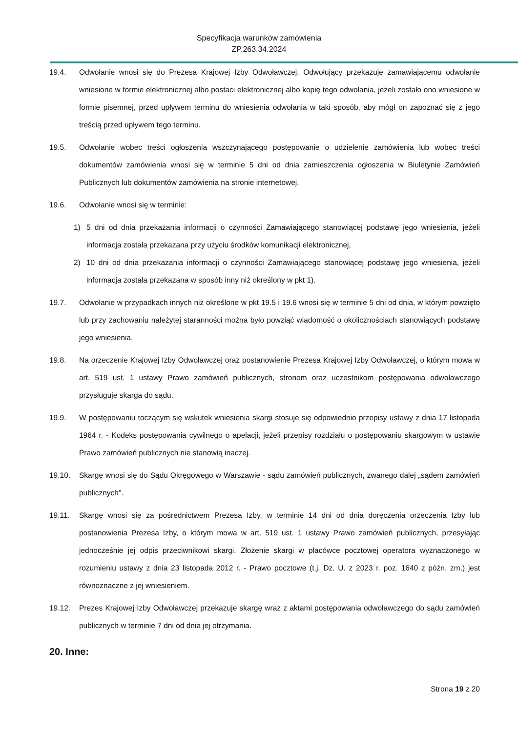Specyfikacja warunków zamówienia
ZP.263.34.2024
19.4. Odwołanie wnosi się do Prezesa Krajowej Izby Odwoławczej. Odwołujący przekazuje zamawiającemu odwołanie wniesione w formie elektronicznej albo postaci elektronicznej albo kopię tego odwołania, jeżeli zostało ono wniesione w formie pisemnej, przed upływem terminu do wniesienia odwołania w taki sposób, aby mógł on zapoznać się z jego treścią przed upływem tego terminu.
19.5. Odwołanie wobec treści ogłoszenia wszczynającego postępowanie o udzielenie zamówienia lub wobec treści dokumentów zamówienia wnosi się w terminie 5 dni od dnia zamieszczenia ogłoszenia w Biuletynie Zamówień Publicznych lub dokumentów zamówienia na stronie internetowej.
19.6. Odwołanie wnosi się w terminie:
1) 5 dni od dnia przekazania informacji o czynności Zamawiającego stanowiącej podstawę jego wniesienia, jeżeli informacja została przekazana przy użyciu środków komunikacji elektronicznej,
2) 10 dni od dnia przekazania informacji o czynności Zamawiającego stanowiącej podstawę jego wniesienia, jeżeli informacja została przekazana w sposób inny niż określony w pkt 1).
19.7. Odwołanie w przypadkach innych niż określone w pkt 19.5 i 19.6 wnosi się w terminie 5 dni od dnia, w którym powzięto lub przy zachowaniu należytej staranności można było powziąć wiadomość o okolicznościach stanowiących podstawę jego wniesienia.
19.8. Na orzeczenie Krajowej Izby Odwoławczej oraz postanowienie Prezesa Krajowej Izby Odwoławczej, o którym mowa w art. 519 ust. 1 ustawy Prawo zamówień publicznych, stronom oraz uczestnikom postępowania odwoławczego przysługuje skarga do sądu.
19.9. W postępowaniu toczącym się wskutek wniesienia skargi stosuje się odpowiednio przepisy ustawy z dnia 17 listopada 1964 r. - Kodeks postępowania cywilnego o apelacji, jeżeli przepisy rozdziału o postępowaniu skargowym w ustawie Prawo zamówień publicznych nie stanowią inaczej.
19.10. Skargę wnosi się do Sądu Okręgowego w Warszawie - sądu zamówień publicznych, zwanego dalej „sądem zamówień publicznych".
19.11. Skargę wnosi się za pośrednictwem Prezesa Izby, w terminie 14 dni od dnia doręczenia orzeczenia Izby lub postanowienia Prezesa Izby, o którym mowa w art. 519 ust. 1 ustawy Prawo zamówień publicznych, przesyłając jednocześnie jej odpis przeciwnikowi skargi. Złożenie skargi w placówce pocztowej operatora wyznaczonego w rozumieniu ustawy z dnia 23 listopada 2012 r. - Prawo pocztowe (t.j. Dz. U. z 2023 r. poz. 1640 z późn. zm.) jest równoznaczne z jej wniesieniem.
19.12. Prezes Krajowej Izby Odwoławczej przekazuje skargę wraz z aktami postępowania odwoławczego do sądu zamówień publicznych w terminie 7 dni od dnia jej otrzymania.
20. Inne:
Strona 19 z 20